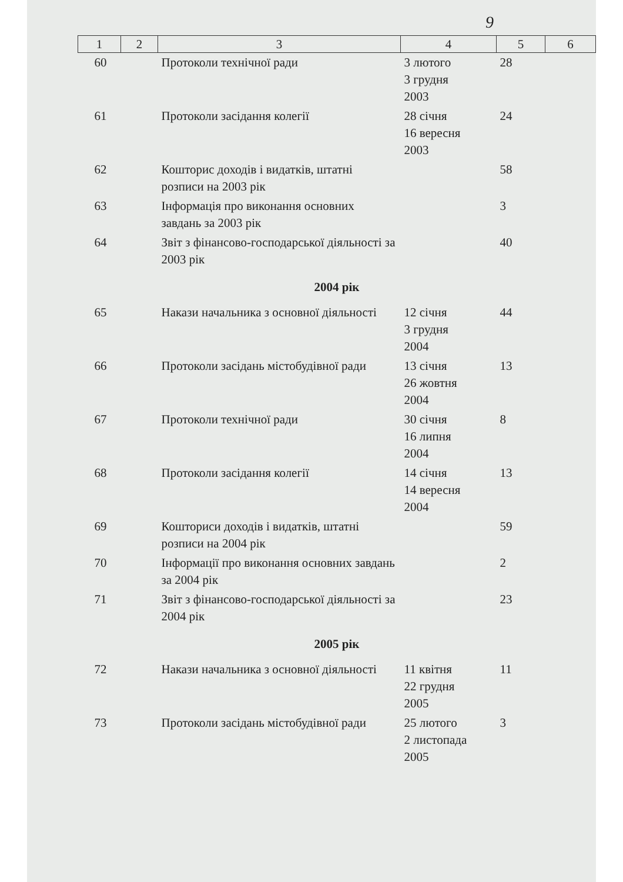9
| 1 | 2 | 3 | 4 | 5 | 6 |
| --- | --- | --- | --- | --- | --- |
| 60 | | Протоколи технічної ради | 3 лютого 3 грудня 2003 | 28 | |
| 61 | | Протоколи засідання колегії | 28 січня 16 вересня 2003 | 24 | |
| 62 | | Кошторис доходів і видатків, штатні розписи на 2003 рік | | 58 | |
| 63 | | Інформація про виконання основних завдань за 2003 рік | | 3 | |
| 64 | | Звіт з фінансово-господарської діяльності за 2003 рік | | 40 | |
| 2004 рік | | | | | |
| 65 | | Накази начальника з основної діяльності | 12 січня 3 грудня 2004 | 44 | |
| 66 | | Протоколи засідань містобудівної ради | 13 січня 26 жовтня 2004 | 13 | |
| 67 | | Протоколи технічної ради | 30 січня 16 липня 2004 | 8 | |
| 68 | | Протоколи засідання колегії | 14 січня 14 вересня 2004 | 13 | |
| 69 | | Кошториси доходів і видатків, штатні розписи на 2004 рік | | 59 | |
| 70 | | Інформації про виконання основних завдань за 2004 рік | | 2 | |
| 71 | | Звіт з фінансово-господарської діяльності за 2004 рік | | 23 | |
| 2005 рік | | | | | |
| 72 | | Накази начальника з основної діяльності | 11 квітня 22 грудня 2005 | 11 | |
| 73 | | Протоколи засідань містобудівної ради | 25 лютого 2 листопада 2005 | 3 | |